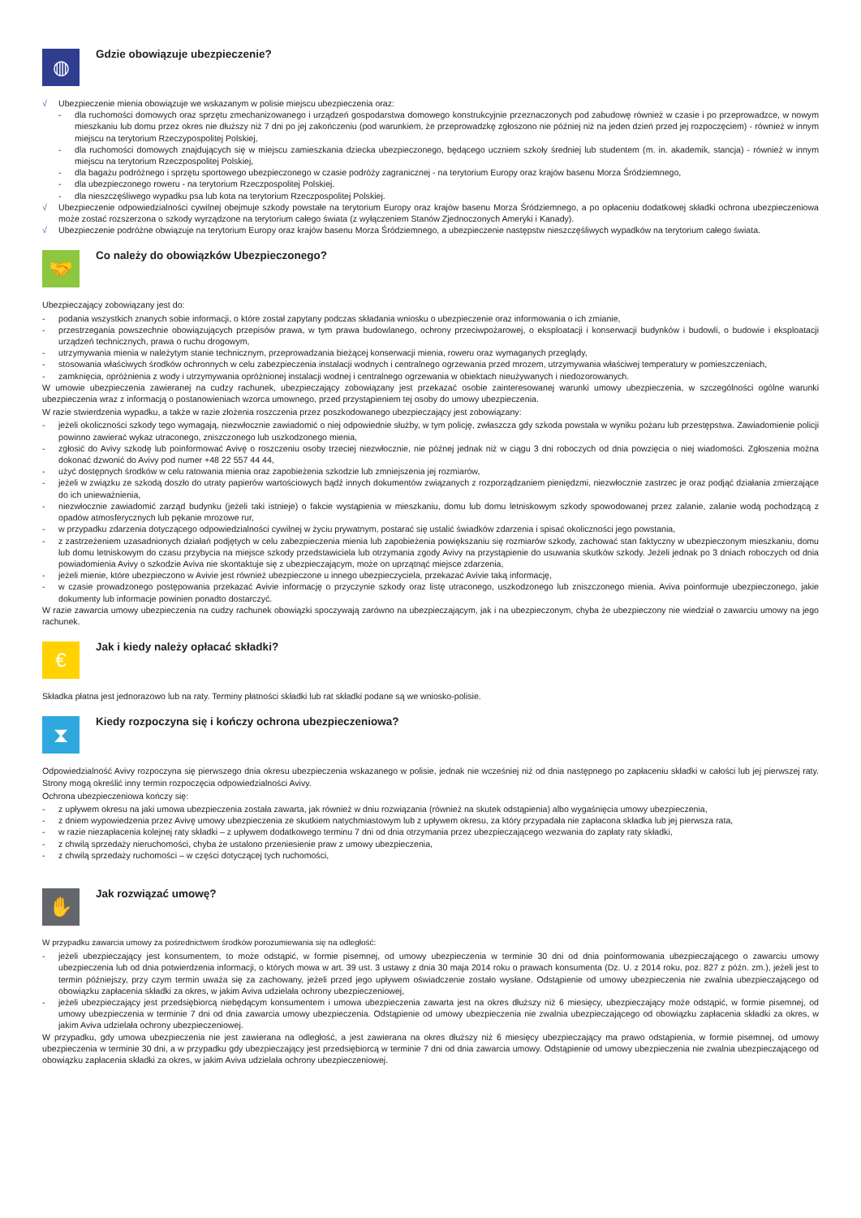◍
Gdzie obowiązuje ubezpieczenie?
√ Ubezpieczenie mienia obowiązuje we wskazanym w polisie miejscu ubezpieczenia oraz:
- dla ruchomości domowych oraz sprzętu zmechanizowanego i urządzeń gospodarstwa domowego konstrukcyjnie przeznaczonych pod zabudowę również w czasie i po przeprowadzce, w nowym mieszkaniu lub domu przez okres nie dłuższy niż 7 dni po jej zakończeniu (pod warunkiem, że przeprowadzkę zgłoszono nie później niż na jeden dzień przed jej rozpoczęciem) - również w innym miejscu na terytorium Rzeczypospolitej Polskiej,
- dla ruchomości domowych znajdujących się w miejscu zamieszkania dziecka ubezpieczonego, będącego uczniem szkoły średniej lub studentem (m. in. akademik, stancja) - również w innym miejscu na terytorium Rzeczpospolitej Polskiej,
- dla bagażu podróżnego i sprzętu sportowego ubezpieczonego w czasie podróży zagranicznej - na terytorium Europy oraz krajów basenu Morza Śródziemnego,
- dla ubezpieczonego roweru - na terytorium Rzeczpospolitej Polskiej.
- dla nieszczęśliwego wypadku psa lub kota na terytorium Rzeczpospolitej Polskiej.
√ Ubezpieczenie odpowiedzialności cywilnej obejmuje szkody powstałe na terytorium Europy oraz krajów basenu Morza Śródziemnego, a po opłaceniu dodatkowej składki ochrona ubezpieczeniowa może zostać rozszerzona o szkody wyrządzone na terytorium całego świata (z wyłączeniem Stanów Zjednoczonych Ameryki i Kanady).
√ Ubezpieczenie podróżne obwiązuje na terytorium Europy oraz krajów basenu Morza Śródziemnego, a ubezpieczenie następstw nieszczęśliwych wypadków na terytorium całego świata.
🤝
Co należy do obowiązków Ubezpieczonego?
Ubezpieczający zobowiązany jest do:
- podania wszystkich znanych sobie informacji, o które został zapytany podczas składania wniosku o ubezpieczenie oraz informowania o ich zmianie,
- przestrzegania powszechnie obowiązujących przepisów prawa, w tym prawa budowlanego, ochrony przeciwpożarowej, o eksploatacji i konserwacji budynków i budowli, o budowie i eksploatacji urządzeń technicznych, prawa o ruchu drogowym,
- utrzymywania mienia w należytym stanie technicznym, przeprowadzania bieżącej konserwacji mienia, roweru oraz wymaganych przeglądy,
- stosowania właściwych środków ochronnych w celu zabezpieczenia instalacji wodnych i centralnego ogrzewania przed mrozem, utrzymywania właściwej temperatury w pomieszczeniach,
- zamknięcia, opróżnienia z wody i utrzymywania opróżnionej instalacji wodnej i centralnego ogrzewania w obiektach nieużywanych i niedozorowanych.
W umowie ubezpieczenia zawieranej na cudzy rachunek, ubezpieczający zobowiązany jest przekazać osobie zainteresowanej warunki umowy ubezpieczenia, w szczególności ogólne warunki ubezpieczenia wraz z informacją o postanowieniach wzorca umownego, przed przystąpieniem tej osoby do umowy ubezpieczenia.
W razie stwierdzenia wypadku, a także w razie złożenia roszczenia przez poszkodowanego ubezpieczający jest zobowiązany:
- jeżeli okoliczności szkody tego wymagają, niezwłocznie zawiadomić o niej odpowiednie służby, w tym policję, zwłaszcza gdy szkoda powstała w wyniku pożaru lub przestępstwa. Zawiadomienie policji powinno zawierać wykaz utraconego, zniszczonego lub uszkodzonego mienia,
- zgłosić do Avivy szkodę lub poinformować Avivę o roszczeniu osoby trzeciej niezwłocznie, nie późnej jednak niż w ciągu 3 dni roboczych od dnia powzięcia o niej wiadomości. Zgłoszenia można dokonać dzwonić do Avivy pod numer +48 22 557 44 44,
- użyć dostępnych środków w celu ratowania mienia oraz zapobieżenia szkodzie lub zmniejszenia jej rozmiarów,
- jeżeli w związku ze szkodą doszło do utraty papierów wartościowych bądź innych dokumentów związanych z rozporządzaniem pieniędzmi, niezwłocznie zastrzec je oraz podjąć działania zmierzające do ich unieważnienia,
- niezwłocznie zawiadomić zarząd budynku (jeżeli taki istnieje) o fakcie wystąpienia w mieszkaniu, domu lub domu letniskowym szkody spowodowanej przez zalanie, zalanie wodą pochodzącą z opadów atmosferycznych lub pękanie mrozowe rur,
- w przypadku zdarzenia dotyczącego odpowiedzialności cywilnej w życiu prywatnym, postarać się ustalić świadków zdarzenia i spisać okoliczności jego powstania,
- z zastrzeżeniem uzasadnionych działań podjętych w celu zabezpieczenia mienia lub zapobieżenia powiększaniu się rozmiarów szkody, zachować stan faktyczny w ubezpieczonym mieszkaniu, domu lub domu letniskowym do czasu przybycia na miejsce szkody przedstawiciela lub otrzymania zgody Avivy na przystąpienie do usuwania skutków szkody. Jeżeli jednak po 3 dniach roboczych od dnia powiadomienia Avivy o szkodzie Aviva nie skontaktuje się z ubezpieczającym, może on uprzątnąć miejsce zdarzenia,
- jeżeli mienie, które ubezpieczono w Avivie jest również ubezpieczone u innego ubezpieczyciela, przekazać Avivie taką informację,
- w czasie prowadzonego postępowania przekazać Avivie informację o przyczynie szkody oraz listę utraconego, uszkodzonego lub zniszczonego mienia. Aviva poinformuje ubezpieczonego, jakie dokumenty lub informacje powinien ponadto dostarczyć.
W razie zawarcia umowy ubezpieczenia na cudzy rachunek obowiązki spoczywają zarówno na ubezpieczającym, jak i na ubezpieczonym, chyba że ubezpieczony nie wiedział o zawarciu umowy na jego rachunek.
€
Jak i kiedy należy opłacać składki?
Składka płatna jest jednorazowo lub na raty. Terminy płatności składki lub rat składki podane są we wniosko-polisie.
⧗
Kiedy rozpoczyna się i kończy ochrona ubezpieczeniowa?
Odpowiedzialność Avivy rozpoczyna się pierwszego dnia okresu ubezpieczenia wskazanego w polisie, jednak nie wcześniej niż od dnia następnego po zapłaceniu składki w całości lub jej pierwszej raty. Strony mogą określić inny termin rozpoczęcia odpowiedzialności Avivy.
Ochrona ubezpieczeniowa kończy się:
- z upływem okresu na jaki umowa ubezpieczenia została zawarta, jak również w dniu rozwiązania (również na skutek odstąpienia) albo wygaśnięcia umowy ubezpieczenia,
- z dniem wypowiedzenia przez Avivę umowy ubezpieczenia ze skutkiem natychmiastowym lub z upływem okresu, za który przypadała nie zapłacona składka lub jej pierwsza rata,
- w razie niezapłacenia kolejnej raty składki – z upływem dodatkowego terminu 7 dni od dnia otrzymania przez ubezpieczającego wezwania do zapłaty raty składki,
- z chwilą sprzedaży nieruchomości, chyba że ustalono przeniesienie praw z umowy ubezpieczenia,
- z chwilą sprzedaży ruchomości – w części dotyczącej tych ruchomości,
✋
Jak rozwiązać umowę?
W przypadku zawarcia umowy za pośrednictwem środków porozumiewania się na odległość:
- jeżeli ubezpieczający jest konsumentem, to może odstąpić, w formie pisemnej, od umowy ubezpieczenia w terminie 30 dni od dnia poinformowania ubezpieczającego o zawarciu umowy ubezpieczenia lub od dnia potwierdzenia informacji, o których mowa w art. 39 ust. 3 ustawy z dnia 30 maja 2014 roku o prawach konsumenta (Dz. U. z 2014 roku, poz. 827 z późn. zm.), jeżeli jest to termin późniejszy, przy czym termin uważa się za zachowany, jeżeli przed jego upływem oświadczenie zostało wysłane. Odstąpienie od umowy ubezpieczenia nie zwalnia ubezpieczającego od obowiązku zapłacenia składki za okres, w jakim Aviva udzielała ochrony ubezpieczeniowej,
- jeżeli ubezpieczający jest przedsiębiorcą niebędącym konsumentem i umowa ubezpieczenia zawarta jest na okres dłuższy niż 6 miesięcy, ubezpieczający może odstąpić, w formie pisemnej, od umowy ubezpieczenia w terminie 7 dni od dnia zawarcia umowy ubezpieczenia. Odstąpienie od umowy ubezpieczenia nie zwalnia ubezpieczającego od obowiązku zapłacenia składki za okres, w jakim Aviva udzielała ochrony ubezpieczeniowej.
W przypadku, gdy umowa ubezpieczenia nie jest zawierana na odległość, a jest zawierana na okres dłuższy niż 6 miesięcy ubezpieczający ma prawo odstąpienia, w formie pisemnej, od umowy ubezpieczenia w terminie 30 dni, a w przypadku gdy ubezpieczający jest przedsiębiorcą w terminie 7 dni od dnia zawarcia umowy. Odstąpienie od umowy ubezpieczenia nie zwalnia ubezpieczającego od obowiązku zapłacenia składki za okres, w jakim Aviva udzielała ochrony ubezpieczeniowej.